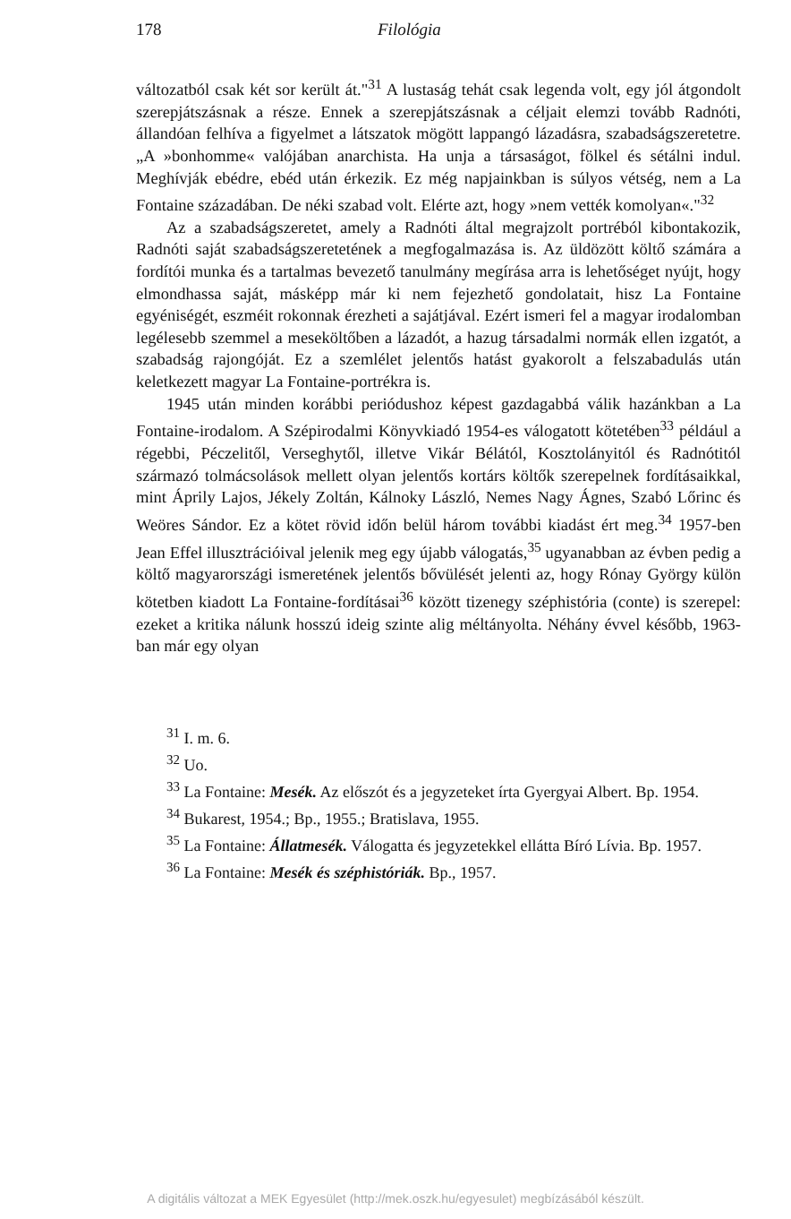178 Filológia
változatból csak két sor került át."<sup>31</sup> A lustaság tehát csak legenda volt, egy jól átgondolt szerepjátszásnak a része. Ennek a szerepjátszásnak a céljait elemzi tovább Radnóti, állandóan felhíva a figyelmet a látszatok mögött lappangó lázadásra, szabadságszeretetre. „A »bonhomme« valójában anarchista. Ha unja a társaságot, fölkel és sétálni indul. Meghívják ebédre, ebéd után érkezik. Ez még napjainkban is súlyos vétség, nem a La Fontaine századában. De néki szabad volt. Elérte azt, hogy »nem vették komolyan«."<sup>32</sup>
Az a szabadságszeretet, amely a Radnóti által megrajzolt portréból kibontakozik, Radnóti saját szabadságszeretetének a megfogalmazása is. Az üldözött költő számára a fordítói munka és a tartalmas bevezető tanulmány megírása arra is lehetőséget nyújt, hogy elmondhassa saját, másképp már ki nem fejezhető gondolatait, hisz La Fontaine egyéniségét, eszméit rokonnak érezheti a sajátjával. Ezért ismeri fel a magyar irodalomban legélesebb szemmel a meseköltőben a lázadót, a hazug társadalmi normák ellen izgatót, a szabadság rajongóját. Ez a szemlélet jelentős hatást gyakorolt a felszabadulás után keletkezett magyar La Fontaine-portrékra is.
1945 után minden korábbi periódushoz képest gazdagabbá válik hazánkban a La Fontaine-irodalom. A Szépirodalmi Könyvkiadó 1954-es válogatott kötetében<sup>33</sup> például a régebbi, Péczelitől, Verseghytől, illetve Vikár Bélától, Kosztolányitól és Radnótitól származó tolmácsolások mellett olyan jelentős kortárs költők szerepelnek fordításaikkal, mint Áprily Lajos, Jékely Zoltán, Kálnoky László, Nemes Nagy Ágnes, Szabó Lőrinc és Weöres Sándor. Ez a kötet rövid időn belül három további kiadást ért meg.<sup>34</sup> 1957-ben Jean Effel illusztrációival jelenik meg egy újabb válogatás,<sup>35</sup> ugyanabban az évben pedig a költő magyarországi ismeretének jelentős bővülését jelenti az, hogy Rónay György külön kötetben kiadott La Fontaine-fordításai<sup>36</sup> között tizenegy széphistória (conte) is szerepel: ezeket a kritika nálunk hosszú ideig szinte alig méltányolta. Néhány évvel később, 1963-ban már egy olyan
<sup>31</sup> I. m. 6.
<sup>32</sup> Uo.
<sup>33</sup> La Fontaine: Mesék. Az előszót és a jegyzeteket írta Gyergyai Albert. Bp. 1954.
<sup>34</sup> Bukarest, 1954.; Bp., 1955.; Bratislava, 1955.
<sup>35</sup> La Fontaine: Állatmesék. Válogatta és jegyzetekkel ellátta Bíró Lívia. Bp. 1957.
<sup>36</sup> La Fontaine: Mesék és széphistóriák. Bp., 1957.
A digitális változat a MEK Egyesület (http://mek.oszk.hu/egyesulet) megbízásából készült.